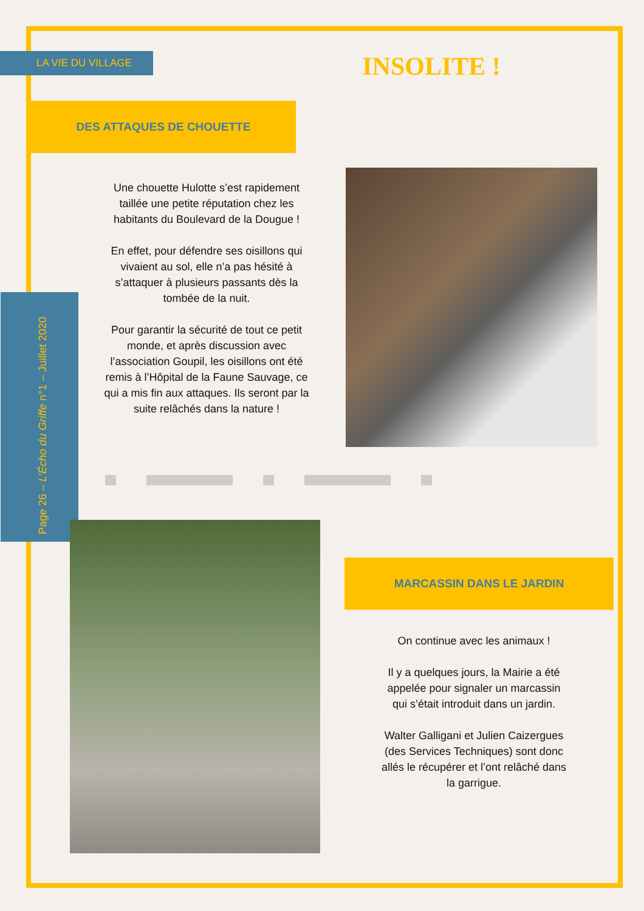LA VIE DU VILLAGE INSOLITE !
DES ATTAQUES DE CHOUETTE
Une chouette Hulotte s’est rapidement taillée une petite réputation chez les habitants du Boulevard de la Dougue !
En effet, pour défendre ses oisillons qui vivaient au sol, elle n’a pas hésité à s’attaquer à plusieurs passants dès la tombée de la nuit.
Pour garantir la sécurité de tout ce petit monde, et après discussion avec l’association Goupil, les oisillons ont été remis à l’Hôpital de la Faune Sauvage, ce qui a mis fin aux attaques. Ils seront par la suite relâchés dans la nature !
Page 26 – L’Écho du Griffe n°1 – Juillet 2020
MARCASSIN DANS LE JARDIN
On continue avec les animaux !
Il y a quelques jours, la Mairie a été appelée pour signaler un marcassin qui s’était introduit dans un jardin.
Walter Galligani et Julien Caizergues (des Services Techniques) sont donc allés le récupérer et l’ont relâché dans la garrigue.